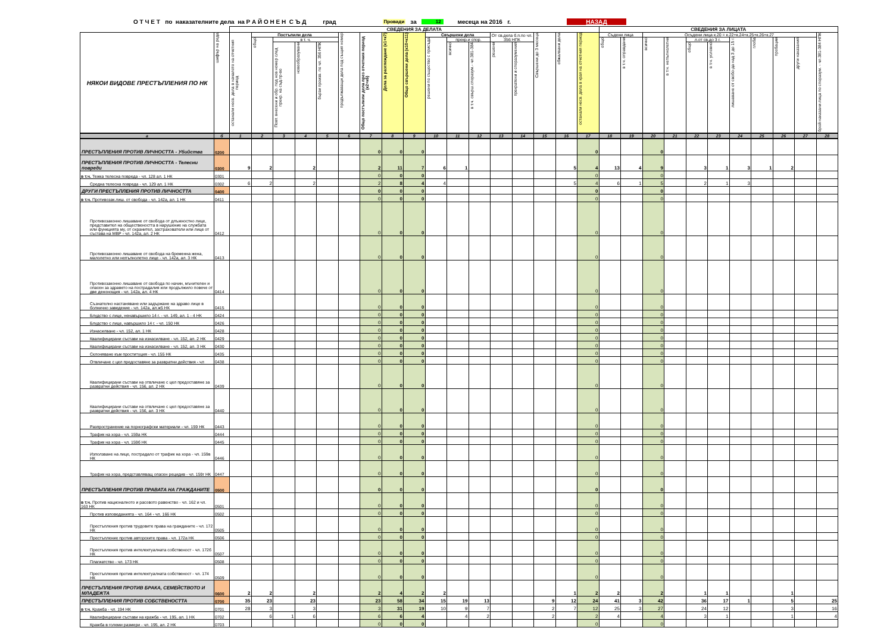О Т Ч Е Т по наказателните дела на Р А Й О Н Е Н С Ъ Д град Провади за 12 месеца на 2016 г. НАЗАД
| | | СВЕДЕНИЯ ЗА ДЕЛАТА | | | | | | | | | | | | | | | | | СВЕДЕНИЯ ЗА ЛИЦАТА | | | | | | | | | | |
| --- | --- | --- | --- | --- | --- | --- | --- | --- | --- | --- | --- | --- | --- | --- | --- | --- | --- | --- | --- | --- | --- | --- | --- | --- | --- | --- | --- | --- | --- |
| НЯКОИ ВИДОВЕ ПРЕСТЪПЛЕНИЯ ПО НК | шифър на реда | останали несв. дела в началото на отчетния период | Постъпили дела | | | | продължаващи дела под същия номер | Общо постъпили дела през отчетния период (к2+к6) | Дела за разглеждане (к1+к7) | Общо свършени дела (к10+к11) | Свършени дела | | | От св.дела б.п.по чл. 356 НПК | | Свършени до 3 месеца | обжалвани дела | останали несв. дела в края на отчетния период | Съдени лица | | Осъдени лица к.20 = к.22+к.24+к.25+к.26+к.27 | | | | | | | | брой наказани лица по споразум. - чл.381-384 НПК |
| | | | общо | в т. ч. | | | | | | | решени по същество с присъда | прекр.и спор. | | | | | | | общо | в т.ч. оправдани | всичко | в т.ч. непълнолетни | л.от св.до 3 г. | | лишаване от свобо-да над 3 до 15 г. | глоба | пробации | други наказания | |
| | | | | Повт. внесени и обр. под нов номер след прекр. на съд.пр-во | новообразувани | бързи произв. по чл. 356 НПК | | | | | | всичко | в т.ч. свърш.споразум.- чл.381-384 | решени | прекратени и споразумения | | | | | | | | общо | в т.ч. условно | | | | | |
| а | б | 1 | 2 | 3 | 4 | 5 | 6 | 7 | 8 | 9 | 10 | 11 | 12 | 13 | 14 | 15 | 16 | 17 | 18 | 19 | 20 | 21 | 22 | 23 | 24 | 25 | 26 | 27 | 28 |
| ПРЕСТЪПЛЕНИЯ ПРОТИВ ЛИЧНОСТТА - Убийства | 0200 | | | | | | | 0 | 0 | 0 | | | | | | | | 0 | | | 0 | | | | | | | | |
| ПРЕСТЪПЛЕНИЯ ПРОТИВ ЛИЧНОСТТА - Телесни повреди | 0300 | 9 | 2 | | 2 | | | 2 | 11 | 7 | 6 | 1 | | | | | 5 | 4 | 13 | 4 | 9 | | 3 | 1 | 3 | 1 | 2 | | |
| в т.ч. Тежка телесна повреда - чл. 128 ал. 1 НК | 0301 | | | | | | | 0 | 0 | 0 | | | | | | | | 0 | | | 0 | | | | | | | | |
| Средна телесна повреда - чл. 129 ал. 1 НК | 0302 | 6 | 2 | | 2 | | | 2 | 8 | 4 | 4 | | | | | | 5 | 4 | 6 | 1 | 5 | | 2 | 1 | 3 | | | | |
| ДРУГИ ПРЕСТЪПЛЕНИЯ ПРОТИВ ЛИЧНОСТТА | 0400 | | | | | | | 0 | 0 | 0 | | | | | | | | 0 | | | 0 | | | | | | | | |
| в т.ч. Противозак.лиш. от свобода - чл. 142а, ал. 1 НК | 0411 | | | | | | | 0 | 0 | 0 | | | | | | | | 0 | | | 0 | | | | | | | | |
| Противозаконно лишаване от свобода от длъжностно лице, представител на обществеността в нарушение на службата или функцията му, от охранител, застрахователи или лице от състава на МВР - чл. 142а, ал. 2 НК | 0412 | | | | | | | 0 | 0 | 0 | | | | | | | | 0 | | | 0 | | | | | | | | |
| Противозаконно лишаване от свобода на бременна жена, малолетно или непълнолетно лице - чл. 142а, ал. 3 НК | 0413 | | | | | | | 0 | 0 | 0 | | | | | | | | 0 | | | 0 | | | | | | | | |
| Противозаконно лишаване от свобода по начин, мъчителен и опасен за здравето на пострадалия или продължило повече от две денонощия - чл. 142а, ал. 4 НК | 0414 | | | | | | | 0 | 0 | 0 | | | | | | | | 0 | | | 0 | | | | | | | | |
| Съзнателно настаняване или задържане на здраво лице в болнично заведение - чл. 142а, ал.ж5 НК | 0415 | | | | | | | 0 | 0 | 0 | | | | | | | | 0 | | | 0 | | | | | | | | |
| Блудство с лице, ненавършило 14 г. - чл. 149, ал. 1 - 4 НК | 0424 | | | | | | | 0 | 0 | 0 | | | | | | | | 0 | | | 0 | | | | | | | | |
| Блудство с лице, навършило 14 г. - чл. 150 НК | 0426 | | | | | | | 0 | 0 | 0 | | | | | | | | 0 | | | 0 | | | | | | | | |
| Изнасилване - чл. 152, ал. 1 НК | 0428 | | | | | | | 0 | 0 | 0 | | | | | | | | 0 | | | 0 | | | | | | | | |
| Квалифицирани състави на изнасилване - чл. 152, ал. 2 НК | 0429 | | | | | | | 0 | 0 | 0 | | | | | | | | 0 | | | 0 | | | | | | | | |
| Квалифицирани състави на изнасилване - чл. 152, ал. 3 НК | 0430 | | | | | | | 0 | 0 | 0 | | | | | | | | 0 | | | 0 | | | | | | | | |
| Склоняване към проституция - чл. 155 НК | 0435 | | | | | | | 0 | 0 | 0 | | | | | | | | 0 | | | 0 | | | | | | | | |
| Отвличане с цел предоставяне за развратни действия - чл | 0438 | | | | | | | 0 | 0 | 0 | | | | | | | | 0 | | | 0 | | | | | | | | |
| Квалифицирани състави на отвличане с цел предоставяне за развратни действия - чл. 156, ал. 2 НК | 0439 | | | | | | | 0 | 0 | 0 | | | | | | | | 0 | | | 0 | | | | | | | | |
| Квалифицирани състави на отвличане с цел предоставяне за развратни действия - чл. 156, ал. 3 НК | 0440 | | | | | | | 0 | 0 | 0 | | | | | | | | 0 | | | 0 | | | | | | | | |
| Разпространение на порнографски материали - чл. 159 НК | 0443 | | | | | | | 0 | 0 | 0 | | | | | | | | 0 | | | 0 | | | | | | | | |
| Трафик на хора - чл. 159а НК | 0444 | | | | | | | 0 | 0 | 0 | | | | | | | | 0 | | | 0 | | | | | | | | |
| Трафик на хора - чл. 159б НК | 0445 | | | | | | | 0 | 0 | 0 | | | | | | | | 0 | | | 0 | | | | | | | | |
| Използване на лице, пострадало от трафик на хора - чл. 159в НК | 0446 | | | | | | | 0 | 0 | 0 | | | | | | | | 0 | | | 0 | | | | | | | | |
| Трафик на хора, представляващ опасен рецидив - чл. 159г НК | 0447 | | | | | | | 0 | 0 | 0 | | | | | | | | 0 | | | 0 | | | | | | | | |
| ПРЕСТЪПЛЕНИЯ ПРОТИВ ПРАВАТА НА ГРАЖДАНИТЕ | 0500 | | | | | | | 0 | 0 | 0 | | | | | | | | 0 | | | 0 | | | | | | | | |
| в т.ч. Против националното и расовото равенство - чл. 162 и чл. 163 НК | 0501 | | | | | | | 0 | 0 | 0 | | | | | | | | 0 | | | 0 | | | | | | | | |
| Против изповеданията - чл. 164 - чл. 166 НК | 0502 | | | | | | | 0 | 0 | 0 | | | | | | | | 0 | | | 0 | | | | | | | | |
| Престъпления против трудовите права на гражданите - чл. 172 НК | 0505 | | | | | | | 0 | 0 | 0 | | | | | | | | 0 | | | 0 | | | | | | | | |
| Престъпление против авторските права - чл. 172а НК | 0506 | | | | | | | 0 | 0 | 0 | | | | | | | | 0 | | | 0 | | | | | | | | |
| Престъпления против интелектуалната собственост - чл. 172б НК | 0507 | | | | | | | 0 | 0 | 0 | | | | | | | | 0 | | | 0 | | | | | | | | |
| Плагиатство - чл. 173 НК | 0508 | | | | | | | 0 | 0 | 0 | | | | | | | | 0 | | | 0 | | | | | | | | |
| Престъпления против интелектуалната собственост - чл. 174 НК | 0509 | | | | | | | 0 | 0 | 0 | | | | | | | | 0 | | | 0 | | | | | | | | |
| ПРЕСТЪПЛЕНИЯ ПРОТИВ БРАКА, СЕМЕЙСТВОТО И МЛАДЕЖТА | 0600 | 2 | 2 | | 2 | | | 2 | 4 | 2 | 2 | | | | | | 1 | 2 | 2 | | 2 | | 1 | 1 | | | 1 | | |
| ПРЕСТЪПЛЕНИЯ ПРОТИВ СОБСТВЕНОСТТА | 0700 | 35 | 23 | | 23 | | | 23 | 58 | 34 | 15 | 19 | 13 | | | 9 | 12 | 24 | 41 | 3 | 42 | | 36 | 17 | 1 | | 5 | | 25 |
| в т.ч. Кражба - чл. 194 НК | 0701 | 28 | 3 | | 3 | | | 3 | 31 | 19 | 10 | 9 | 7 | | | 2 | 7 | 12 | 25 | 3 | 27 | | 24 | 12 | | | 3 | | 16 |
| Квалифицирани състави на кражба - чл. 195, ал. 1 НК | 0702 | | 6 | 1 | 6 | | | 6 | 6 | 4 | | 4 | 2 | | | 2 | | 2 | 4 | | 4 | | 3 | 1 | | | 1 | | 4 |
| Кражба в големи размери - чл. 195, ал. 2 НК | 0703 | | | | | | | 0 | 0 | 0 | | | | | | | | 0 | | | 0 | | | | | | | | |